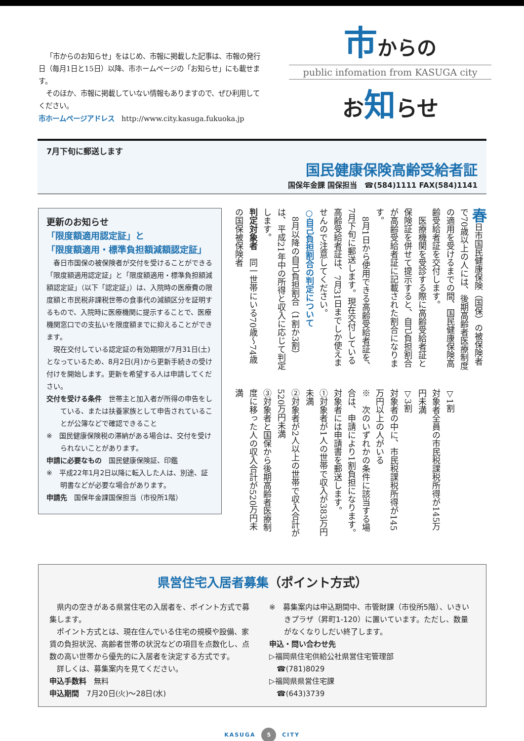「市からのお知らせ」をはじめ、市報に掲載した記事は、市報の発行日（毎月1日と15日）以降、市ホームページの「お知らせ」にも載せます。
そのほか、市報に掲載していない情報もありますので、ぜひ利用してください。
市ホームページアドレス　http://www.city.kasuga.fukuoka.jp
市からの
public infomation from KASUGA city
お知らせ
7月下旬に郵送します
国民健康保険高齢受給者証
国保年金課 国保担当　☎(584)1111 FAX(584)1141
更新のお知らせ
「限度額適用認定証」と
「限度額適用・標準負担額減額認定証」
春日市国保の被保険者が交付を受けることができる「限度額適用認定証」と「限度額適用・標準負担額減額認定証」（以下「認定証」）は、入院時の医療費の限度額と市民税非課税世帯の食事代の減額区分を証明するもので、入院時に医療機関に提示することで、医療機関窓口での支払いを限度額までに抑えることができます。
現在交付している認定証の有効期限が7月31日(土)となっているため、8月2日(月)から更新手続きの受け付けを開始します。更新を希望する人は申請してください。
交付を受ける条件　世帯主と加入者が所得の申告をしている、または扶養家族として申告されていることが公簿などで確認できること
※　国民健康保険税の滞納がある場合は、交付を受けられないことがあります。
申請に必要なもの　国民健康保険証、印鑑
※　平成22年1月2日以降に転入した人は、別途、証明書などが必要な場合があります。
申請先　国保年金課国保担当（市役所1階）
春日市国民健康保険（国保）の被保険者で70歳以上の人には、後期高齢者医療制度の適用を受けるまでの間、国民健康保険高齢受給者証を交付します。
　医療機関を受診する際に高齢受給者証と保険証を併せて提示すると、自己負担割合が高齢受給者証に記載された割合になります。
　8月1日から使用できる高齢受給者証を、7月下旬に郵送します。現在交付している高齢受給者証は、7月31日までしか使えませんので注意してください。
○自己負担割合の判定について
　8月以降の自己負担割合（1割か3割）は、平成21年中の所得と収入に応じて判定します。
判定対象者　同一世帯にいる70歳〜74歳の国保被保険者
▽1割
対象者全員の市民税課税所得が145万円未満
▽3割
対象者の中に、市民税課税所得が145万円以上の人がいる
※　次のいずれかの条件に該当する場合は、申請により1割負担になります。対象者には申請書を郵送します。
①対象者が1人の世帯で収入が383万円未満
②対象者が2人以上の世帯で収入合計が520万円未満
③対象者と国保から後期高齢者医療制度に移った人の収入合計が520万円未満
県営住宅入居者募集（ポイント方式）
県内の空きがある県営住宅の入居者を、ポイント方式で募集します。
ポイント方式とは、現在住んでいる住宅の規模や設備、家賃の負担状況、高齢者世帯の状況などの項目を点数化し、点数の高い世帯から優先的に入居者を決定する方式です。
詳しくは、募集案内を見てください。
申込手数料　無料
申込期間　7月20日(火)〜28日(水)
※　募集案内は申込期間中、市管財課（市役所5階）、いきいきプラザ（昇町1-120）に置いています。ただし、数量がなくなりしだい終了します。
申込・問い合わせ先
▷福岡県住宅供給公社県営住宅管理部
　☎(781)8029
▷福岡県県営住宅課
　☎(643)3739
KASUGA 5 CITY